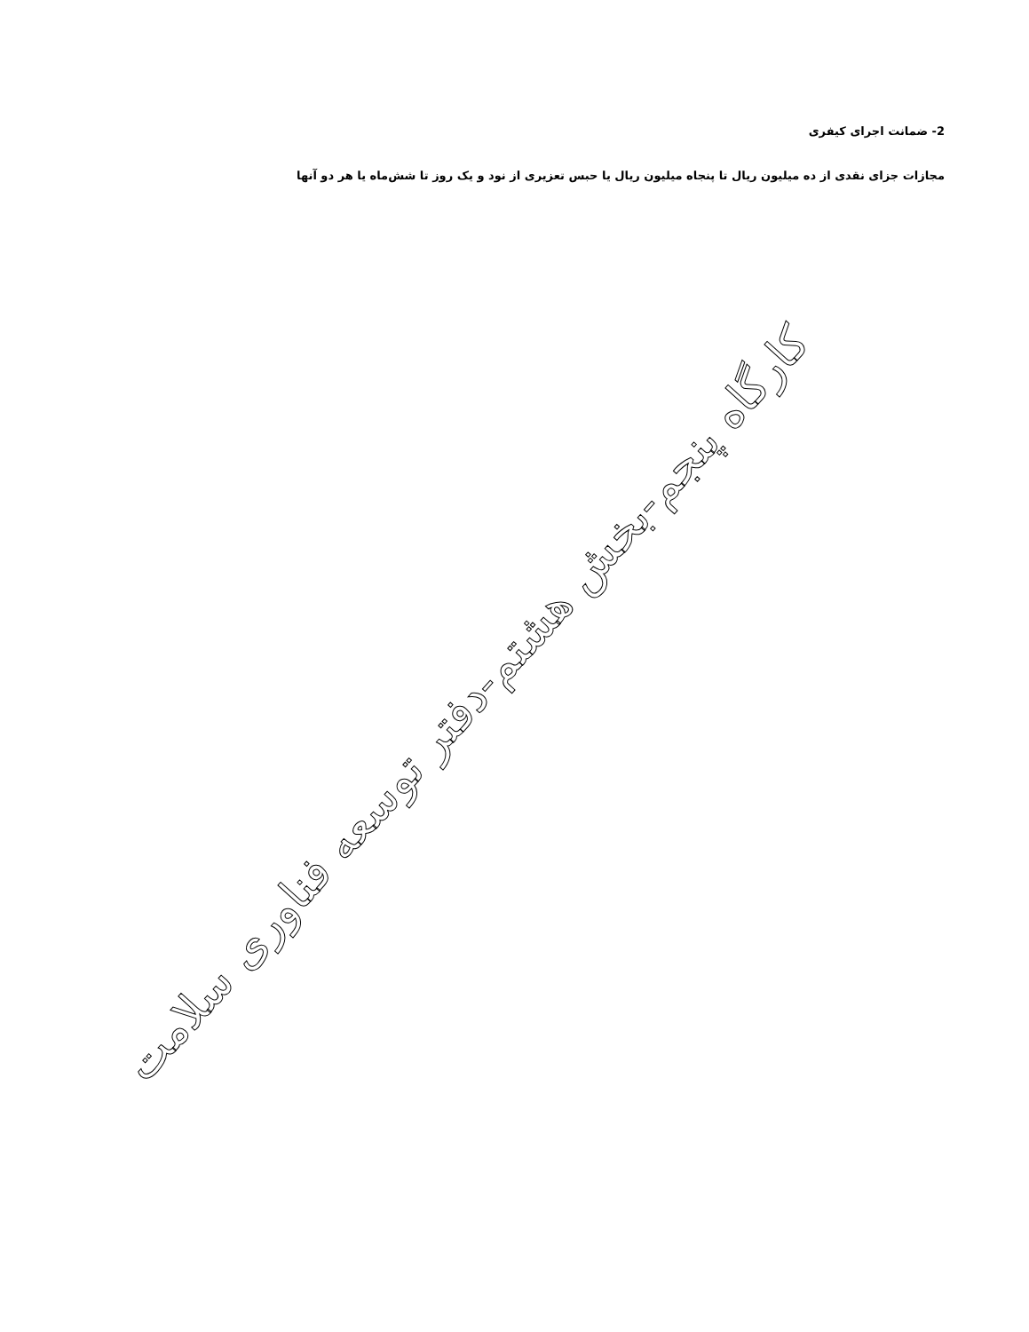2- ضمانت اجرای کیفری
مجازات جزای نقدی از ده میلیون ریال تا پنجاه میلیون ریال یا حبس تعزیری از نود و یک روز تا شش‌ماه یا هر دو آنها
کارگاه پنجم-بخش هشتم-دفتر توسعه فناوری سلامت